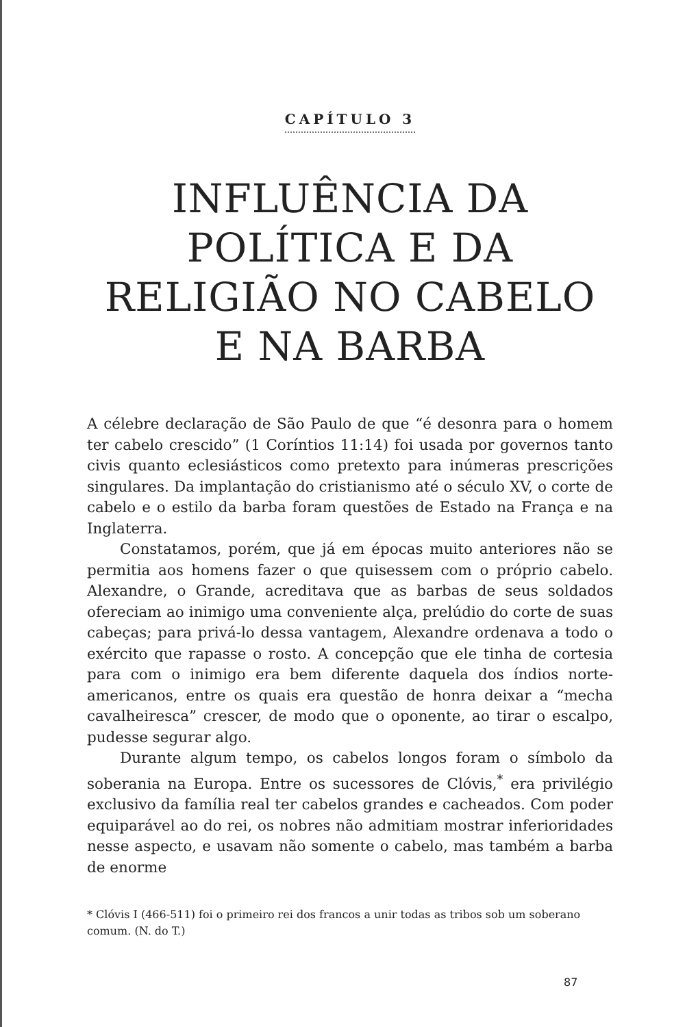CAPÍTULO 3
INFLUÊNCIA DA
POLÍTICA E DA
RELIGIÃO NO CABELO
E NA BARBA
A célebre declaração de São Paulo de que “é desonra para o homem ter cabelo crescido” (1 Coríntios 11:14) foi usada por governos tanto civis quanto eclesiásticos como pretexto para inúmeras prescrições singulares. Da implantação do cristianismo até o século XV, o corte de cabelo e o estilo da barba foram questões de Estado na França e na Inglaterra.
Constatamos, porém, que já em épocas muito anteriores não se permitia aos homens fazer o que quisessem com o próprio cabelo. Alexandre, o Grande, acreditava que as barbas de seus soldados ofereciam ao inimigo uma conveniente alça, prelúdio do corte de suas cabeças; para privá-lo dessa vantagem, Alexandre ordenava a todo o exército que rapasse o rosto. A concepção que ele tinha de cortesia para com o inimigo era bem diferente daquela dos índios norte-americanos, entre os quais era questão de honra deixar a “mecha cavalheiresca” crescer, de modo que o oponente, ao tirar o escalpo, pudesse segurar algo.
Durante algum tempo, os cabelos longos foram o símbolo da soberania na Europa. Entre os sucessores de Clóvis,<sup>*</sup> era privilégio exclusivo da família real ter cabelos grandes e cacheados. Com poder equiparável ao do rei, os nobres não admitiam mostrar inferioridades nesse aspecto, e usavam não somente o cabelo, mas também a barba de enorme
* Clóvis I (466-511) foi o primeiro rei dos francos a unir todas as tribos sob um soberano comum. (N. do T.)
87